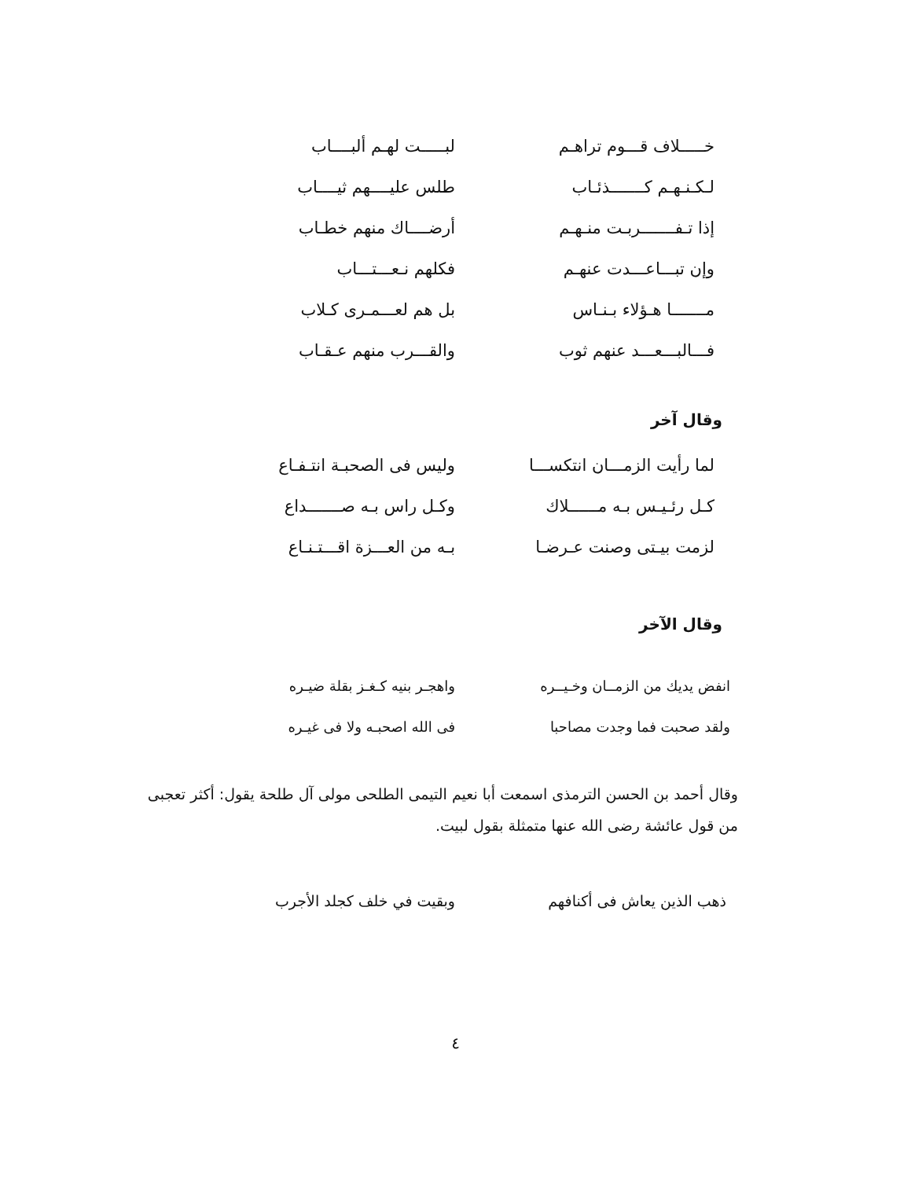خـــــلاف قـــوم تراهـم
لبـــــت لهـم ألبــــاب
لـكـنـهـم كـــــــذئـاب
طلس عليــــهم ثيــــاب
إذا تـفـــــــربـت منـهـم
أرضــــاك منهم خطـاب
وإن تبـــاعـــدت عنهـم
فكلهم نـعـــتـــاب
مـــــــا هـؤلاء بـنـاس
بل هم لعـــمـرى كـلاب
فـــالبـــعـــد عنهم ثوب
والقـــرب منهم عـقـاب
وقال آخر
لما رأيت الزمـــان انتكســـا
وليس فى الصحبـة انتـفـاع
كـل رئـيـس بـه مــــــلاك
وكـل راس بـه صـــــــداع
لزمت بيـتى وصنت عـرضـا
بـه من العـــزة اقـــتـنـاع
وقال الآخر
انفض يديك من الزمــان وخـيــره
واهجـر بنيه كـغـز بقلة ضيـره
ولقد صحبت فما وجدت مصاحبا فى الله اصحبـه ولا فى غيـره
وقال أحمد بن الحسن الترمذى اسمعت أبا نعيم التيمى الطلحى مولى آل طلحة يقول: أكثر تعجبى من قول عائشة رضى الله عنها متمثلة بقول لبيت.
ذهب الذين يعاش فى أكنافهم وبقيت في خلف كجلد الأجرب
٤